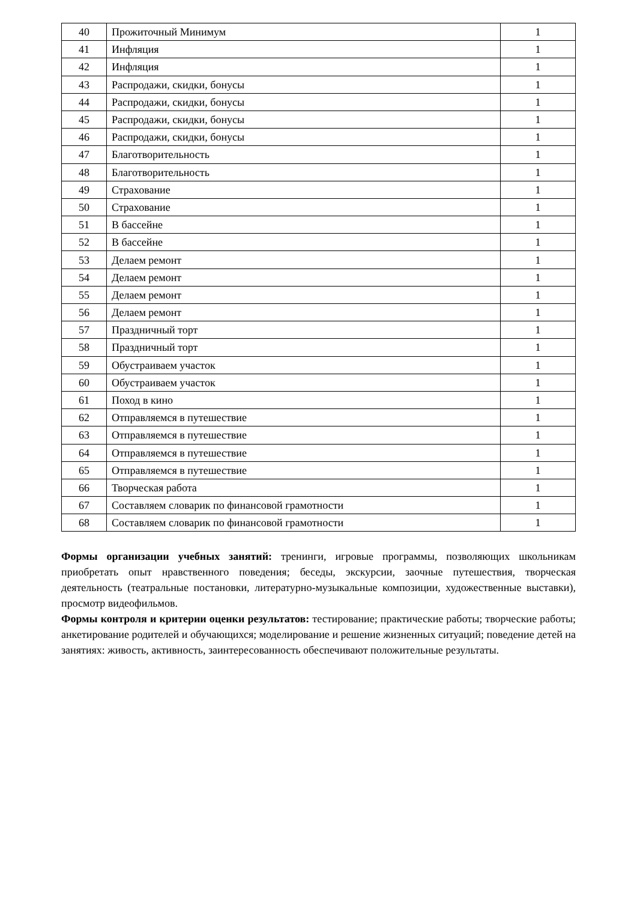| 40 | Прожиточный Минимум | 1 |
| 41 | Инфляция | 1 |
| 42 | Инфляция | 1 |
| 43 | Распродажи, скидки, бонусы | 1 |
| 44 | Распродажи, скидки, бонусы | 1 |
| 45 | Распродажи, скидки, бонусы | 1 |
| 46 | Распродажи, скидки, бонусы | 1 |
| 47 | Благотворительность | 1 |
| 48 | Благотворительность | 1 |
| 49 | Страхование | 1 |
| 50 | Страхование | 1 |
| 51 | В бассейне | 1 |
| 52 | В бассейне | 1 |
| 53 | Делаем ремонт | 1 |
| 54 | Делаем ремонт | 1 |
| 55 | Делаем ремонт | 1 |
| 56 | Делаем ремонт | 1 |
| 57 | Праздничный торт | 1 |
| 58 | Праздничный торт | 1 |
| 59 | Обустраиваем участок | 1 |
| 60 | Обустраиваем участок | 1 |
| 61 | Поход в кино | 1 |
| 62 | Отправляемся в путешествие | 1 |
| 63 | Отправляемся в путешествие | 1 |
| 64 | Отправляемся в путешествие | 1 |
| 65 | Отправляемся в путешествие | 1 |
| 66 | Творческая работа | 1 |
| 67 | Составляем словарик по финансовой грамотности | 1 |
| 68 | Составляем словарик по финансовой грамотности | 1 |
Формы организации учебных занятий: тренинги, игровые программы, позволяющих школьникам приобретать опыт нравственного поведения; беседы, экскурсии, заочные путешествия, творческая деятельность (театральные постановки, литературно-музыкальные композиции, художественные выставки), просмотр видеофильмов.
Формы контроля и критерии оценки результатов: тестирование; практические работы; творческие работы; анкетирование родителей и обучающихся; моделирование и решение жизненных ситуаций; поведение детей на занятиях: живость, активность, заинтересованность обеспечивают положительные результаты.